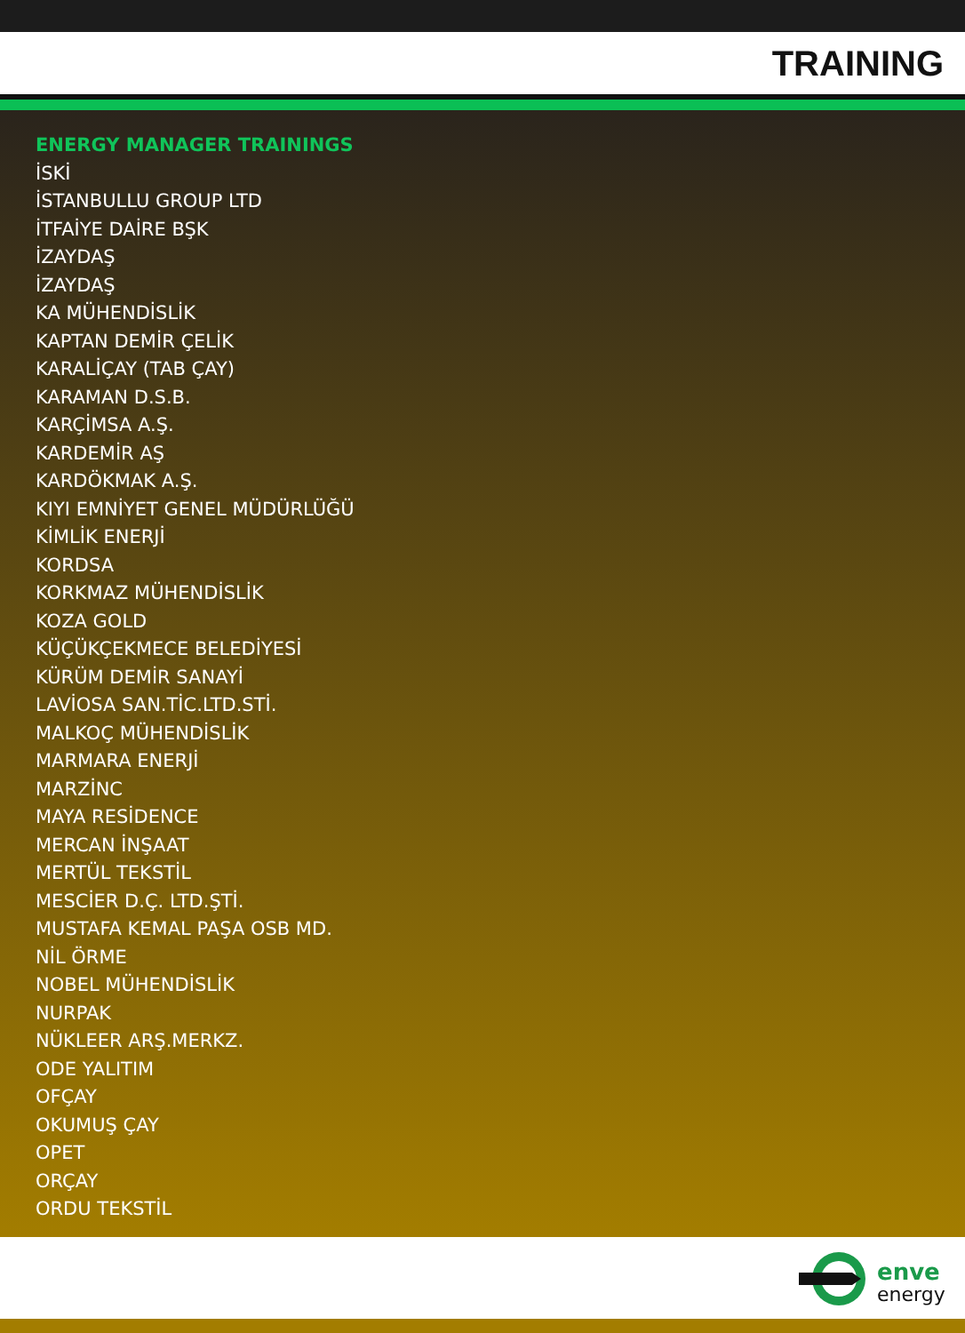TRAINING
ENERGY MANAGER TRAININGS
İSKİ
İSTANBULLU GROUP LTD
İTFAİYE DAİRE BŞK
İZAYDAŞ
İZAYDAŞ
KA MÜHENDİSLİK
KAPTAN DEMİR ÇELİK
KARALİÇAY (TAB ÇAY)
KARAMAN D.S.B.
KARÇİMSA A.Ş.
KARDEMİR AŞ
KARDÖKMAK A.Ş.
KIYI EMNİYET GENEL MÜDÜRLÜĞÜ
KİMLİK ENERJİ
KORDSA
KORKMAZ MÜHENDİSLİK
KOZA GOLD
KÜÇÜKÇEKMECE BELEDİYESİ
KÜRÜM DEMİR SANAYİ
LAVİOSA SAN.TİC.LTD.STİ.
MALKOÇ MÜHENDİSLİK
MARMARA ENERJİ
MARZİNC
MAYA RESİDENCE
MERCAN İNŞAAT
MERTÜL TEKSTİL
MESCİER D.Ç. LTD.ŞTİ.
MUSTAFA KEMAL PAŞA OSB MD.
NİL ÖRME
NOBEL MÜHENDİSLİK
NURPAK
NÜKLEER ARŞ.MERKZ.
ODE YALITIM
OFÇAY
OKUMUŞ ÇAY
OPET
ORÇAY
ORDU TEKSTİL
enve
energy